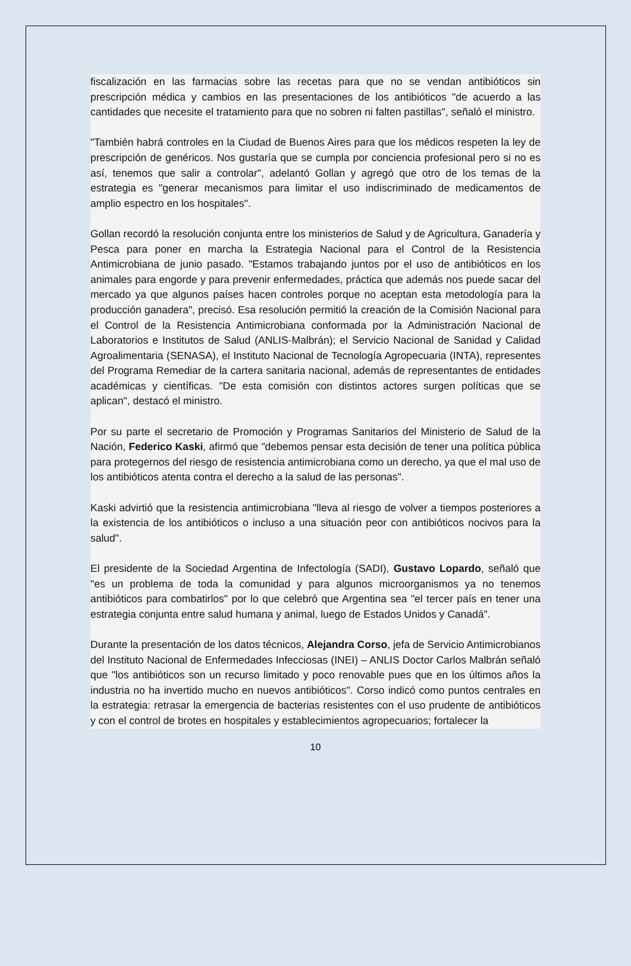fiscalización en las farmacias sobre las recetas para que no se vendan antibióticos sin prescripción médica y cambios en las presentaciones de los antibióticos "de acuerdo a las cantidades que necesite el tratamiento para que no sobren ni falten pastillas", señaló el ministro.
"También habrá controles en la Ciudad de Buenos Aires para que los médicos respeten la ley de prescripción de genéricos. Nos gustaría que se cumpla por conciencia profesional pero si no es así, tenemos que salir a controlar", adelantó Gollan y agregó que otro de los temas de la estrategia es "generar mecanismos para limitar el uso indiscriminado de medicamentos de amplio espectro en los hospitales".
Gollan recordó la resolución conjunta entre los ministerios de Salud y de Agricultura, Ganadería y Pesca para poner en marcha la Estrategia Nacional para el Control de la Resistencia Antimicrobiana de junio pasado. "Estamos trabajando juntos por el uso de antibióticos en los animales para engorde y para prevenir enfermedades, práctica que además nos puede sacar del mercado ya que algunos países hacen controles porque no aceptan esta metodología para la producción ganadera", precisó. Esa resolución permitió la creación de la Comisión Nacional para el Control de la Resistencia Antimicrobiana conformada por la Administración Nacional de Laboratorios e Institutos de Salud (ANLIS-Malbrán); el Servicio Nacional de Sanidad y Calidad Agroalimentaria (SENASA), el Instituto Nacional de Tecnología Agropecuaria (INTA), representes del Programa Remediar de la cartera sanitaria nacional, además de representantes de entidades académicas y científicas. "De esta comisión con distintos actores surgen políticas que se aplican", destacó el ministro.
Por su parte el secretario de Promoción y Programas Sanitarios del Ministerio de Salud de la Nación, Federico Kaski, afirmó que "debemos pensar esta decisión de tener una política pública para protegernos del riesgo de resistencia antimicrobiana como un derecho, ya que el mal uso de los antibióticos atenta contra el derecho a la salud de las personas".
Kaski advirtió que la resistencia antimicrobiana "lleva al riesgo de volver a tiempos posteriores a la existencia de los antibióticos o incluso a una situación peor con antibióticos nocivos para la salud".
El presidente de la Sociedad Argentina de Infectología (SADI), Gustavo Lopardo, señaló que "es un problema de toda la comunidad y para algunos microorganismos ya no tenemos antibióticos para combatirlos" por lo que celebró que Argentina sea "el tercer país en tener una estrategia conjunta entre salud humana y animal, luego de Estados Unidos y Canadá".
Durante la presentación de los datos técnicos, Alejandra Corso, jefa de Servicio Antimicrobianos del Instituto Nacional de Enfermedades Infecciosas (INEI) – ANLIS Doctor Carlos Malbrán señaló que "los antibióticos son un recurso limitado y poco renovable pues que en los últimos años la industria no ha invertido mucho en nuevos antibióticos". Corso indicó como puntos centrales en la estrategia: retrasar la emergencia de bacterias resistentes con el uso prudente de antibióticos y con el control de brotes en hospitales y establecimientos agropecuarios; fortalecer la
10